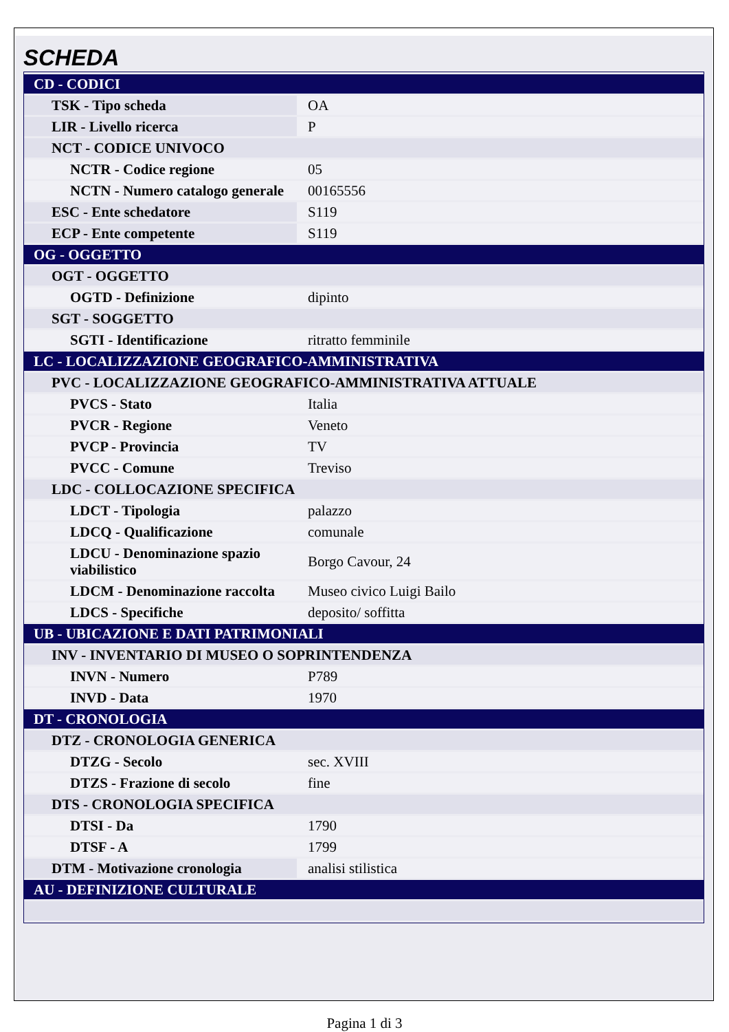SCHEDA
| CD - CODICI | |
| TSK - Tipo scheda | OA |
| LIR - Livello ricerca | P |
| NCT - CODICE UNIVOCO | |
| NCTR - Codice regione | 05 |
| NCTN - Numero catalogo generale | 00165556 |
| ESC - Ente schedatore | S119 |
| ECP - Ente competente | S119 |
| OG - OGGETTO | |
| OGT - OGGETTO | |
| OGTD - Definizione | dipinto |
| SGT - SOGGETTO | |
| SGTI - Identificazione | ritratto femminile |
| LC - LOCALIZZAZIONE GEOGRAFICO-AMMINISTRATIVA | |
| PVC - LOCALIZZAZIONE GEOGRAFICO-AMMINISTRATIVA ATTUALE | |
| PVCS - Stato | Italia |
| PVCR - Regione | Veneto |
| PVCP - Provincia | TV |
| PVCC - Comune | Treviso |
| LDC - COLLOCAZIONE SPECIFICA | |
| LDCT - Tipologia | palazzo |
| LDCQ - Qualificazione | comunale |
| LDCU - Denominazione spazio viabilistico | Borgo Cavour, 24 |
| LDCM - Denominazione raccolta | Museo civico Luigi Bailo |
| LDCS - Specifiche | deposito/ soffitta |
| UB - UBICAZIONE E DATI PATRIMONIALI | |
| INV - INVENTARIO DI MUSEO O SOPRINTENDENZA | |
| INVN - Numero | P789 |
| INVD - Data | 1970 |
| DT - CRONOLOGIA | |
| DTZ - CRONOLOGIA GENERICA | |
| DTZG - Secolo | sec. XVIII |
| DTZS - Frazione di secolo | fine |
| DTS - CRONOLOGIA SPECIFICA | |
| DTSI - Da | 1790 |
| DTSF - A | 1799 |
| DTM - Motivazione cronologia | analisi stilistica |
| AU - DEFINIZIONE CULTURALE | |
Pagina 1 di 3